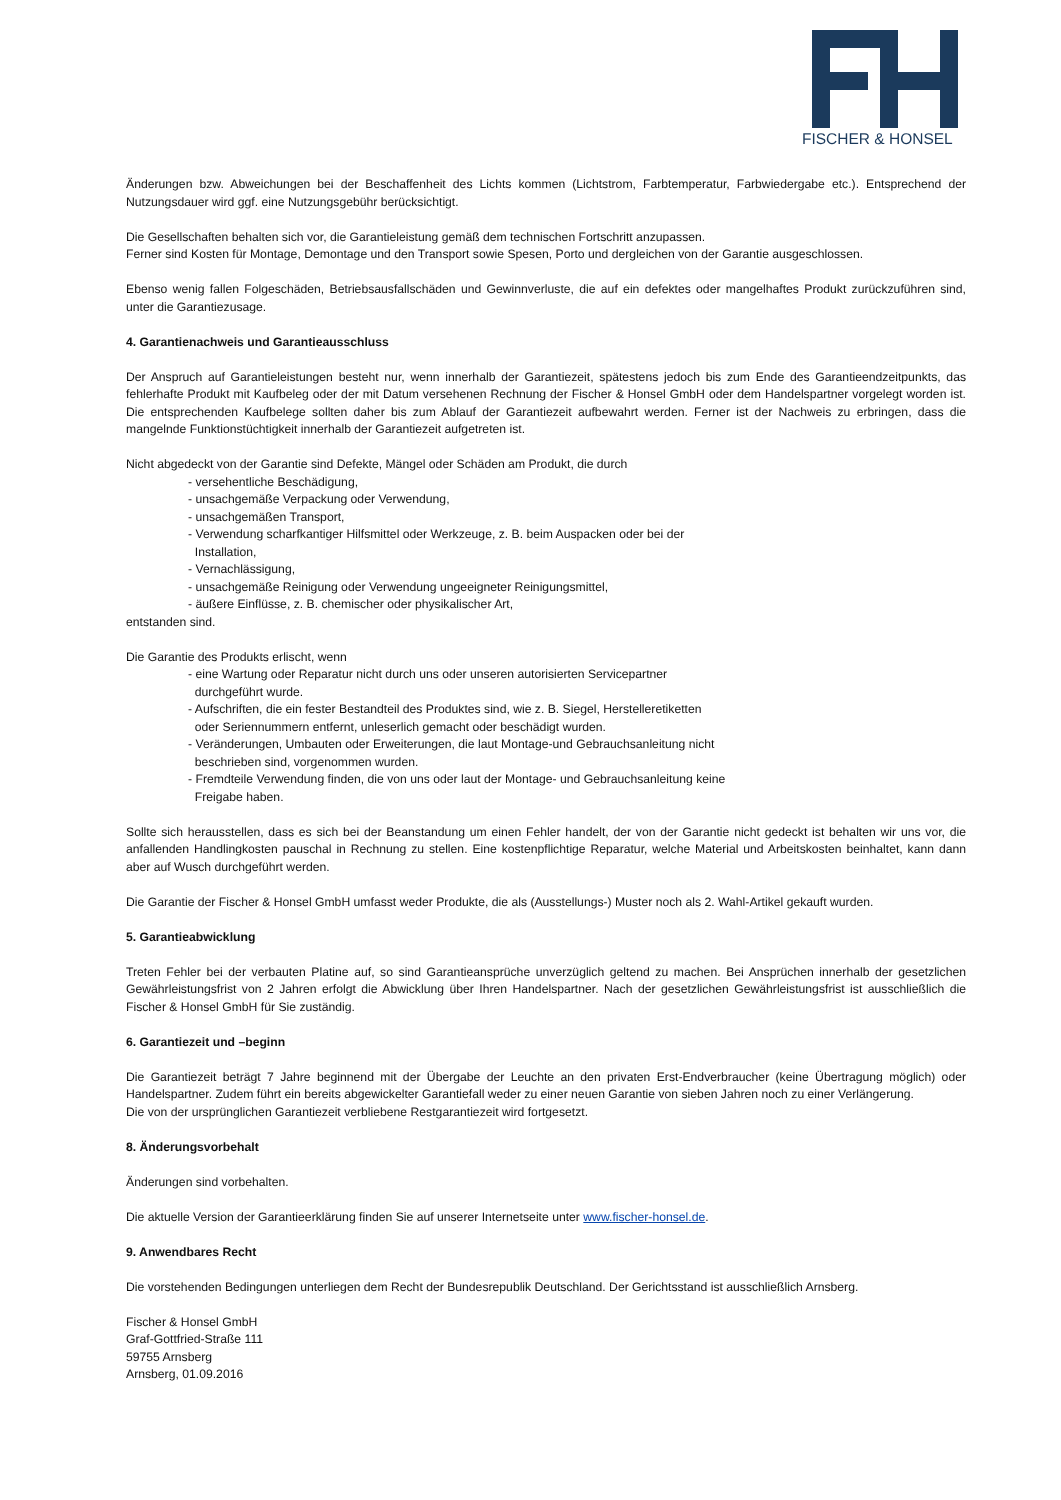FISCHER & HONSEL
Änderungen bzw. Abweichungen bei der Beschaffenheit des Lichts kommen (Lichtstrom, Farbtemperatur, Farbwiedergabe etc.). Entsprechend der Nutzungsdauer wird ggf. eine Nutzungsgebühr berücksichtigt.
Die Gesellschaften behalten sich vor, die Garantieleistung gemäß dem technischen Fortschritt anzupassen.
Ferner sind Kosten für Montage, Demontage und den Transport sowie Spesen, Porto und dergleichen von der Garantie ausgeschlossen.
Ebenso wenig fallen Folgeschäden, Betriebsausfallschäden und Gewinnverluste, die auf ein defektes oder mangelhaftes Produkt zurückzuführen sind, unter die Garantiezusage.
4. Garantienachweis und Garantieausschluss
Der Anspruch auf Garantieleistungen besteht nur, wenn innerhalb der Garantiezeit, spätestens jedoch bis zum Ende des Garantieendzeitpunkts, das fehlerhafte Produkt mit Kaufbeleg oder der mit Datum versehenen Rechnung der Fischer & Honsel GmbH oder dem Handelspartner vorgelegt worden ist. Die entsprechenden Kaufbelege sollten daher bis zum Ablauf der Garantiezeit aufbewahrt werden. Ferner ist der Nachweis zu erbringen, dass die mangelnde Funktionstüchtigkeit innerhalb der Garantiezeit aufgetreten ist.
Nicht abgedeckt von der Garantie sind Defekte, Mängel oder Schäden am Produkt, die durch
- versehentliche Beschädigung,
- unsachgemäße Verpackung oder Verwendung,
- unsachgemäßen Transport,
- Verwendung scharfkantiger Hilfsmittel oder Werkzeuge, z. B. beim Auspacken oder bei der
Installation,
- Vernachlässigung,
- unsachgemäße Reinigung oder Verwendung ungeeigneter Reinigungsmittel,
- äußere Einflüsse, z. B. chemischer oder physikalischer Art,
entstanden sind.
Die Garantie des Produkts erlischt, wenn
- eine Wartung oder Reparatur nicht durch uns oder unseren autorisierten Servicepartner
durchgeführt wurde.
- Aufschriften, die ein fester Bestandteil des Produktes sind, wie z. B. Siegel, Herstelleretiketten
oder Seriennummern entfernt, unleserlich gemacht oder beschädigt wurden.
- Veränderungen, Umbauten oder Erweiterungen, die laut Montage-und Gebrauchsanleitung nicht
beschrieben sind, vorgenommen wurden.
- Fremdteile Verwendung finden, die von uns oder laut der Montage- und Gebrauchsanleitung keine
Freigabe haben.
Sollte sich herausstellen, dass es sich bei der Beanstandung um einen Fehler handelt, der von der Garantie nicht gedeckt ist behalten wir uns vor, die anfallenden Handlingkosten pauschal in Rechnung zu stellen. Eine kostenpflichtige Reparatur, welche Material und Arbeitskosten beinhaltet, kann dann aber auf Wusch durchgeführt werden.
Die Garantie der Fischer & Honsel GmbH umfasst weder Produkte, die als (Ausstellungs-) Muster noch als 2. Wahl-Artikel gekauft wurden.
5. Garantieabwicklung
Treten Fehler bei der verbauten Platine auf, so sind Garantieansprüche unverzüglich geltend zu machen. Bei Ansprüchen innerhalb der gesetzlichen Gewährleistungsfrist von 2 Jahren erfolgt die Abwicklung über Ihren Handelspartner. Nach der gesetzlichen Gewährleistungsfrist ist ausschließlich die Fischer & Honsel GmbH für Sie zuständig.
6. Garantiezeit und –beginn
Die Garantiezeit beträgt 7 Jahre beginnend mit der Übergabe der Leuchte an den privaten Erst-Endverbraucher (keine Übertragung möglich) oder Handelspartner. Zudem führt ein bereits abgewickelter Garantiefall weder zu einer neuen Garantie von sieben Jahren noch zu einer Verlängerung.
Die von der ursprünglichen Garantiezeit verbliebene Restgarantiezeit wird fortgesetzt.
8. Änderungsvorbehalt
Änderungen sind vorbehalten.
Die aktuelle Version der Garantieerklärung finden Sie auf unserer Internetseite unter www.fischer-honsel.de.
9. Anwendbares Recht
Die vorstehenden Bedingungen unterliegen dem Recht der Bundesrepublik Deutschland. Der Gerichtsstand ist ausschließlich Arnsberg.
Fischer & Honsel GmbH
Graf-Gottfried-Straße 111
59755 Arnsberg
Arnsberg, 01.09.2016